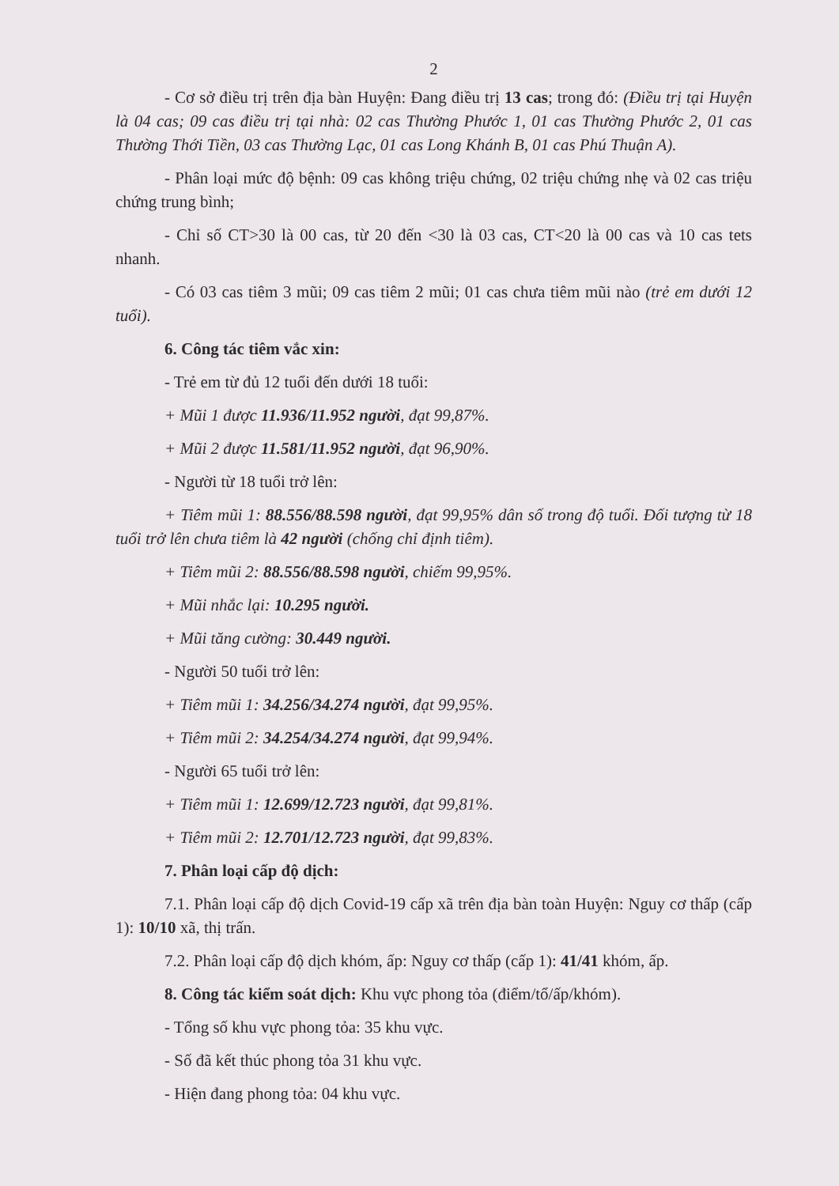2
- Cơ sở điều trị trên địa bàn Huyện: Đang điều trị 13 cas; trong đó: (Điều trị tại Huyện là 04 cas; 09 cas điều trị tại nhà: 02 cas Thường Phước 1, 01 cas Thường Phước 2, 01 cas Thường Thới Tiền, 03 cas Thường Lạc, 01 cas Long Khánh B, 01 cas Phú Thuận A).
- Phân loại mức độ bệnh: 09 cas không triệu chứng, 02 triệu chứng nhẹ và 02 cas triệu chứng trung bình;
- Chỉ số CT>30 là 00 cas, từ 20 đến <30 là 03 cas, CT<20 là 00 cas và 10 cas tets nhanh.
- Có 03 cas tiêm 3 mũi; 09 cas tiêm 2 mũi; 01 cas chưa tiêm mũi nào (trẻ em dưới 12 tuổi).
6. Công tác tiêm vắc xin:
- Trẻ em từ đủ 12 tuổi đến dưới 18 tuổi:
+ Mũi 1 được 11.936/11.952 người, đạt 99,87%.
+ Mũi 2 được 11.581/11.952 người, đạt 96,90%.
- Người từ 18 tuổi trở lên:
+ Tiêm mũi 1: 88.556/88.598 người, đạt 99,95% dân số trong độ tuổi. Đối tượng từ 18 tuổi trở lên chưa tiêm là 42 người (chống chỉ định tiêm).
+ Tiêm mũi 2: 88.556/88.598 người, chiếm 99,95%.
+ Mũi nhắc lại: 10.295 người.
+ Mũi tăng cường: 30.449 người.
- Người 50 tuổi trở lên:
+ Tiêm mũi 1: 34.256/34.274 người, đạt 99,95%.
+ Tiêm mũi 2: 34.254/34.274 người, đạt 99,94%.
- Người 65 tuổi trở lên:
+ Tiêm mũi 1: 12.699/12.723 người, đạt 99,81%.
+ Tiêm mũi 2: 12.701/12.723 người, đạt 99,83%.
7. Phân loại cấp độ dịch:
7.1. Phân loại cấp độ dịch Covid-19 cấp xã trên địa bàn toàn Huyện: Nguy cơ thấp (cấp 1): 10/10 xã, thị trấn.
7.2. Phân loại cấp độ dịch khóm, ấp: Nguy cơ thấp (cấp 1): 41/41 khóm, ấp.
8. Công tác kiểm soát dịch: Khu vực phong tỏa (điểm/tổ/ấp/khóm).
- Tổng số khu vực phong tỏa: 35 khu vực.
- Số đã kết thúc phong tỏa 31 khu vực.
- Hiện đang phong tỏa: 04 khu vực.